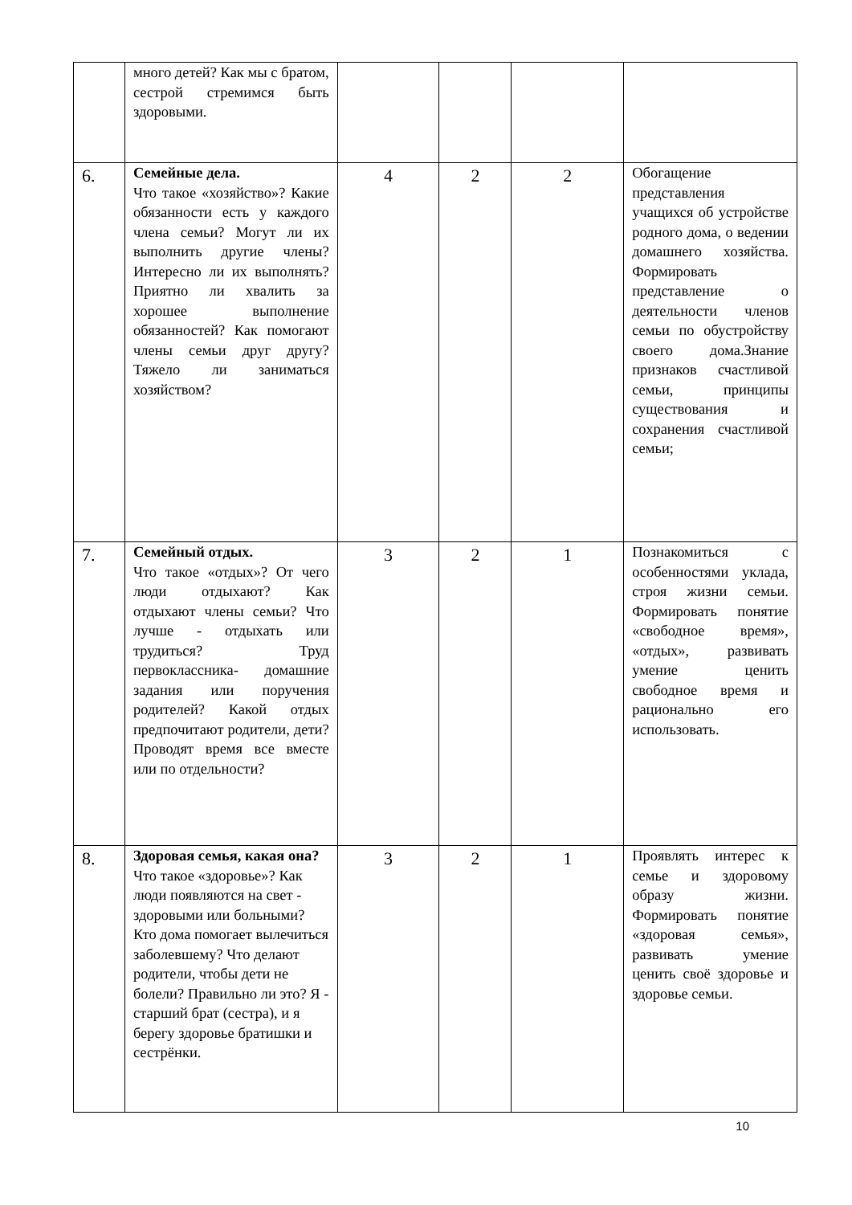| | много детей? Как мы с братом, сестрой стремимся быть здоровыми. | | | | |
| 6. | Семейные дела. Что такое «хозяйство»? Какие обязанности есть у каждого члена семьи? Могут ли их выполнить другие члены? Интересно ли их выполнять? Приятно ли хвалить за хорошее выполнение обязанностей? Как помогают члены семьи друг другу? Тяжело ли заниматься хозяйством? | 4 | 2 | 2 | Обогащение представления учащихся об устройстве родного дома, о ведении домашнего хозяйства. Формировать представление о деятельности членов семьи по обустройству своего дома.Знание признаков счастливой семьи, принципы существования и сохранения счастливой семьи; |
| 7. | Семейный отдых. Что такое «отдых»? От чего люди отдыхают? Как отдыхают члены семьи? Что лучше - отдыхать или трудиться? Труд первоклассника- домашние задания или поручения родителей? Какой отдых предпочитают родители, дети? Проводят время все вместе или по отдельности? | 3 | 2 | 1 | Познакомиться с особенностями уклада, строя жизни семьи. Формировать понятие «свободное время», «отдых», развивать умение ценить свободное время и рационально его использовать. |
| 8. | Здоровая семья, какая она? Что такое «здоровье»? Как люди появляются на свет - здоровыми или больными? Кто дома помогает вылечиться заболевшему? Что делают родители, чтобы дети не болели? Правильно ли это? Я - старший брат (сестра), и я берегу здоровье братишки и сестрёнки. | 3 | 2 | 1 | Проявлять интерес к семье и здоровому образу жизни. Формировать понятие «здоровая семья», развивать умение ценить своё здоровье и здоровье семьи. |
10